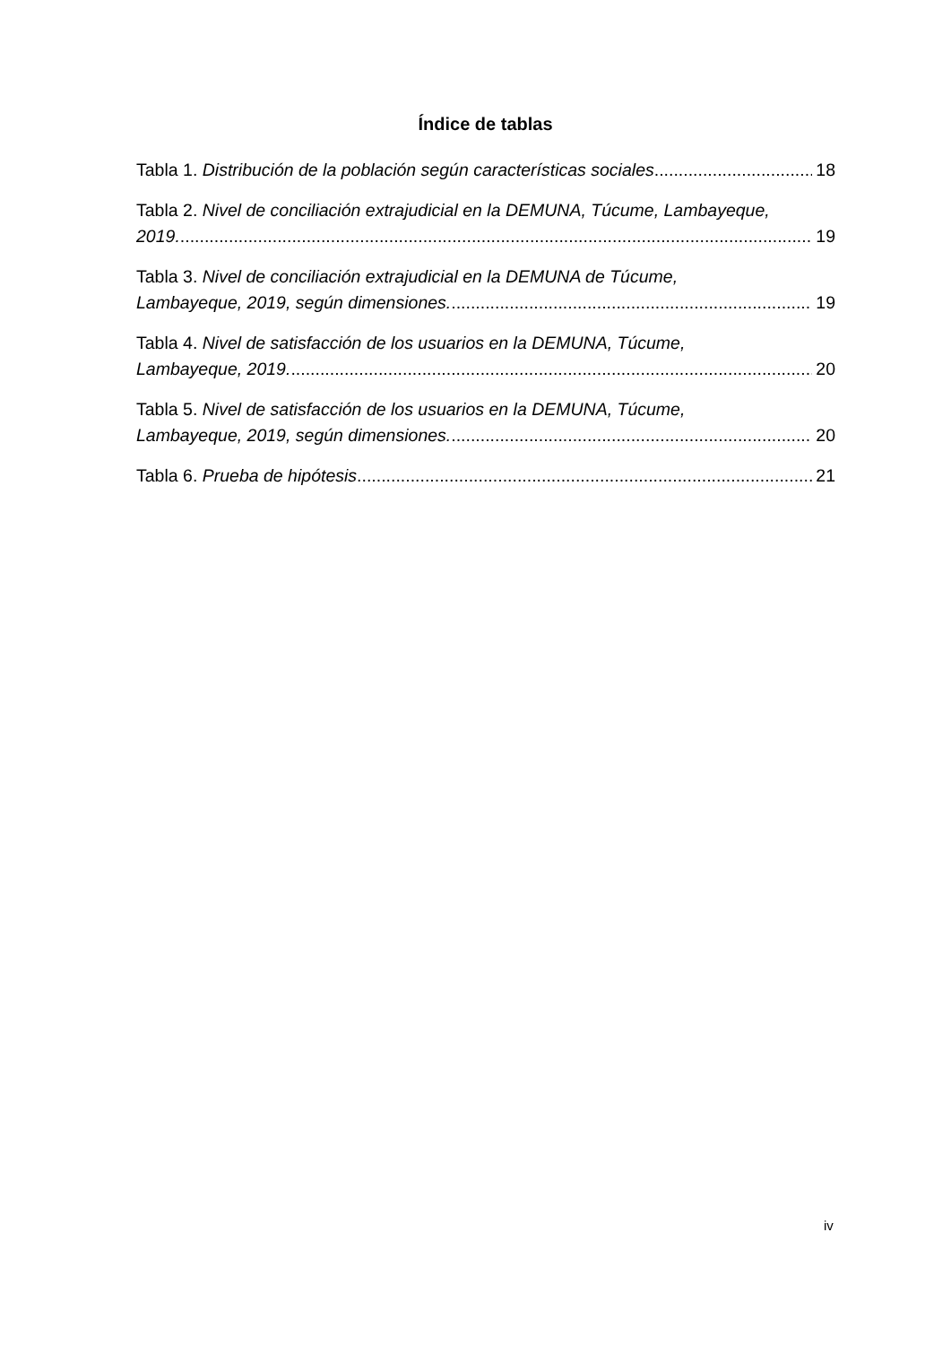Índice de tablas
Tabla 1. Distribución de la población según características sociales 18
Tabla 2. Nivel de conciliación extrajudicial en la DEMUNA, Túcume, Lambayeque,
2019. 19
Tabla 3. Nivel de conciliación extrajudicial en la DEMUNA de Túcume,
Lambayeque, 2019, según dimensiones. 19
Tabla 4. Nivel de satisfacción de los usuarios en la DEMUNA, Túcume,
Lambayeque, 2019. 20
Tabla 5. Nivel de satisfacción de los usuarios en la DEMUNA, Túcume,
Lambayeque, 2019, según dimensiones. 20
Tabla 6. Prueba de hipótesis 21
iv